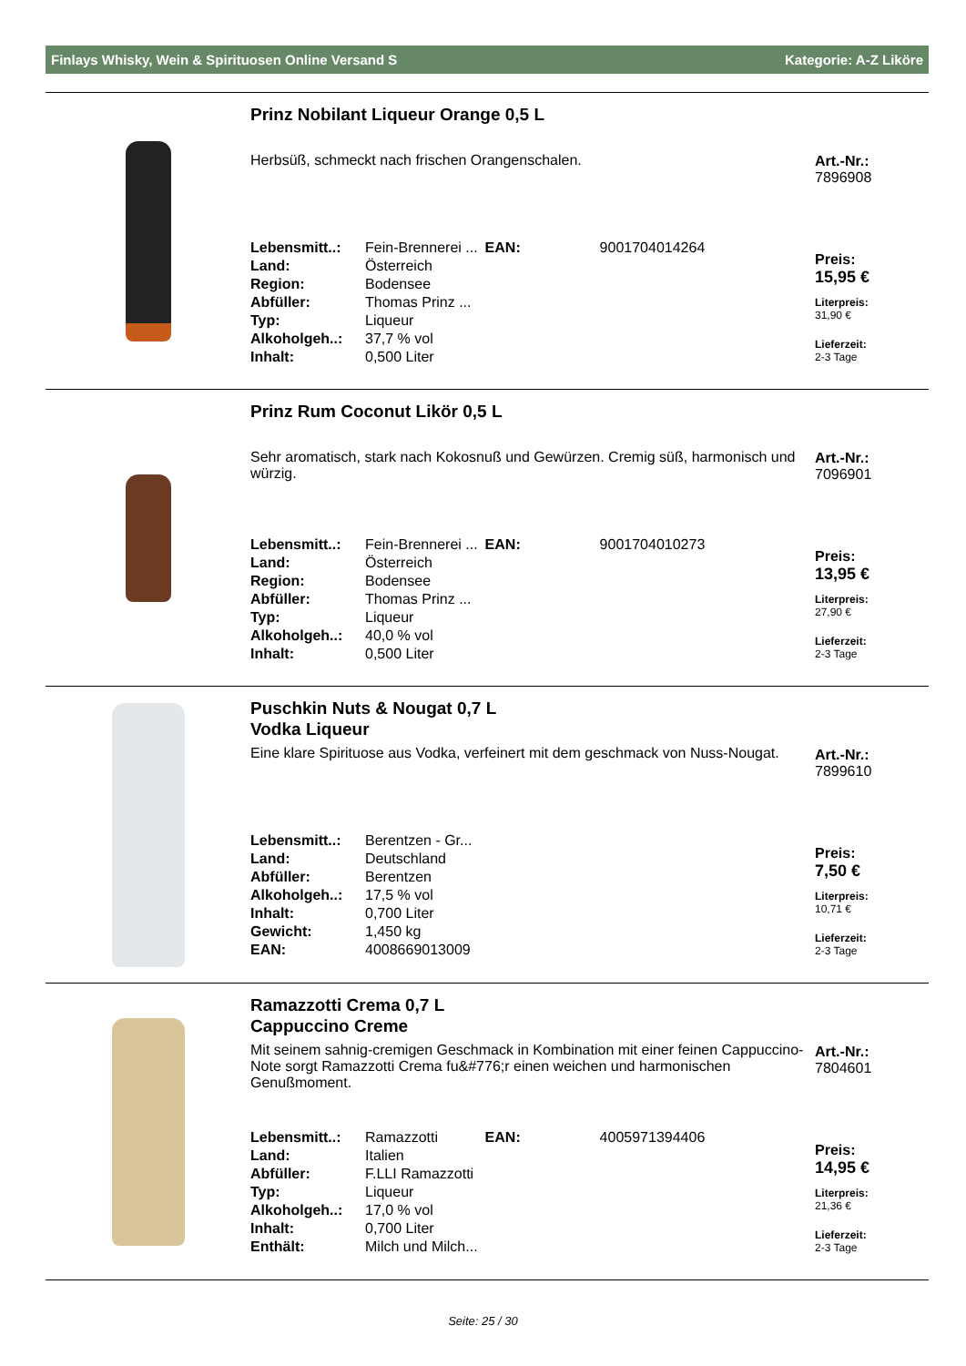Finlays Whisky, Wein & Spirituosen Online Versand S Kategorie: A-Z Liköre
Prinz Nobilant Liqueur Orange 0,5 L
Herbsüß, schmeckt nach frischen Orangenschalen.
| Lebensmitt..: | Fein-Brennerei ... | EAN: | 9001704014264 |
| Land: | Österreich | | |
| Region: | Bodensee | | |
| Abfüller: | Thomas Prinz ... | | |
| Typ: | Liqueur | | |
| Alkoholgeh..: | 37,7 % vol | | |
| Inhalt: | 0,500 Liter | | |
Art.-Nr.:
7896908
Preis:
15,95 €
Literpreis:
31,90 €
Lieferzeit:
2-3 Tage
Prinz Rum Coconut Likör 0,5 L
Sehr aromatisch, stark nach Kokosnuß und Gewürzen. Cremig süß, harmonisch und würzig.
| Lebensmitt..: | Fein-Brennerei ... | EAN: | 9001704010273 |
| Land: | Österreich | | |
| Region: | Bodensee | | |
| Abfüller: | Thomas Prinz ... | | |
| Typ: | Liqueur | | |
| Alkoholgeh..: | 40,0 % vol | | |
| Inhalt: | 0,500 Liter | | |
Art.-Nr.:
7096901
Preis:
13,95 €
Literpreis:
27,90 €
Lieferzeit:
2-3 Tage
Puschkin Nuts & Nougat 0,7 L
Vodka Liqueur
Eine klare Spirituose aus Vodka, verfeinert mit dem geschmack von Nuss-Nougat.
| Lebensmitt..: | Berentzen - Gr... |
| Land: | Deutschland |
| Abfüller: | Berentzen |
| Alkoholgeh..: | 17,5 % vol |
| Inhalt: | 0,700 Liter |
| Gewicht: | 1,450 kg |
| EAN: | 4008669013009 |
Art.-Nr.:
7899610
Preis:
7,50 €
Literpreis:
10,71 €
Lieferzeit:
2-3 Tage
Ramazzotti Crema 0,7 L
Cappuccino Creme
Mit seinem sahnig-cremigen Geschmack in Kombination mit einer feinen Cappuccino-Note sorgt Ramazzotti Crema fu&#776;r einen weichen und harmonischen Genußmoment.
| Lebensmitt..: | Ramazzotti | EAN: | 4005971394406 |
| Land: | Italien | | |
| Abfüller: | F.LLI Ramazzotti | | |
| Typ: | Liqueur | | |
| Alkoholgeh..: | 17,0 % vol | | |
| Inhalt: | 0,700 Liter | | |
| Enthält: | Milch und Milch... | | |
Art.-Nr.:
7804601
Preis:
14,95 €
Literpreis:
21,36 €
Lieferzeit:
2-3 Tage
Seite: 25 / 30